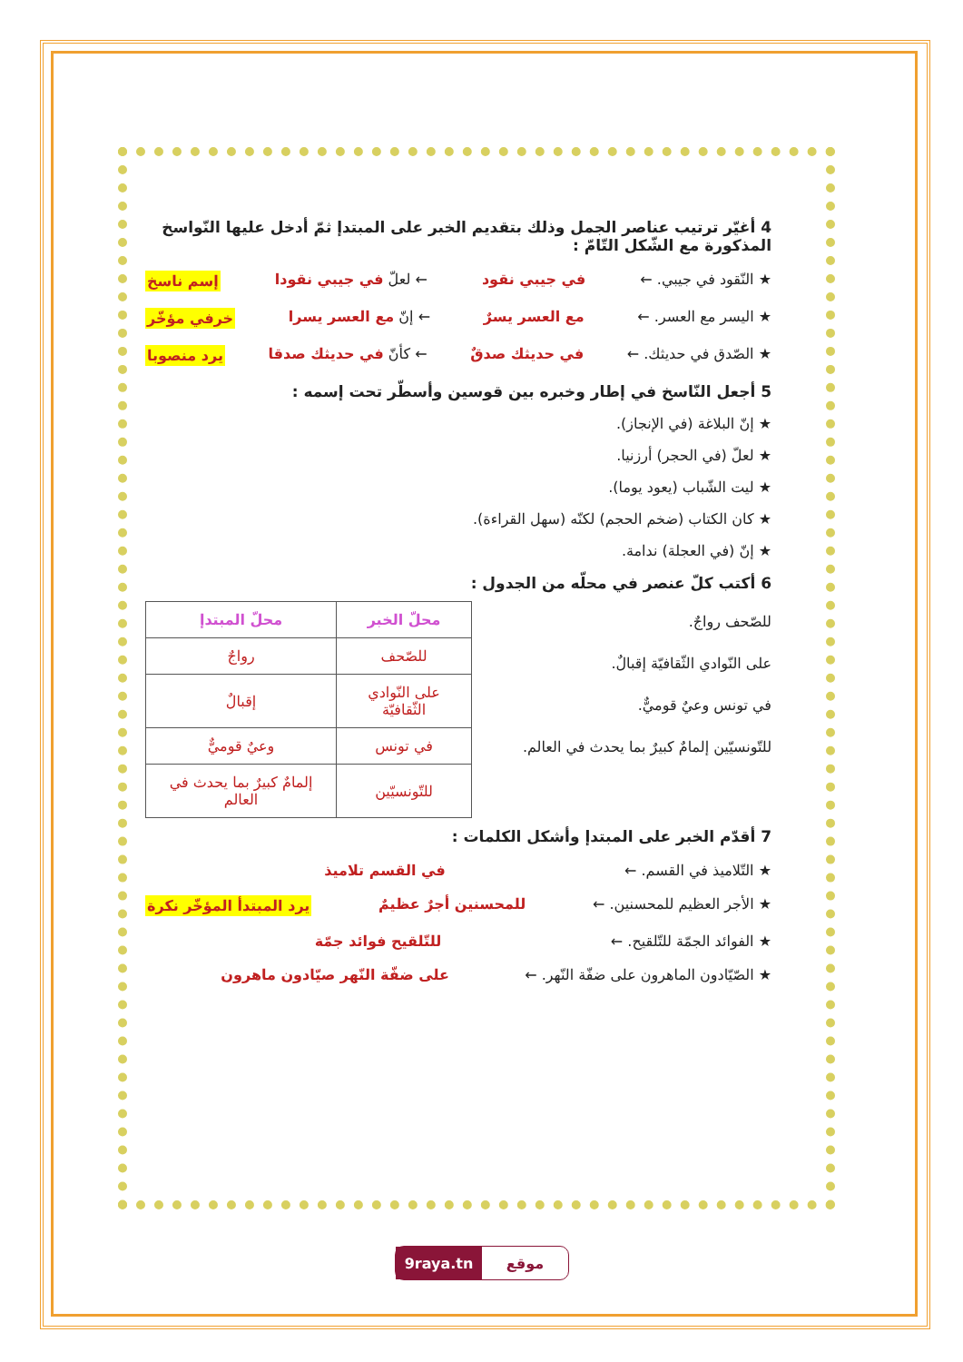4 أغيّر ترتيب عناصر الجمل وذلك بتقديم الخبر على المبتدإ ثمّ أدخل عليها النّواسخ المذكورة مع الشّكل التّامّ :
★ النّقود في جيبي. ← في جيبي نقود ← لعلّ في جيبي نقودا إسم ناسخ
★ اليسر مع العسر. ← مع العسر يسرٌ ← إنّ مع العسر يسرا خرفي مؤخّر
★ الصّدق في حديثك. ← في حديثك صدقٌ ← كأنّ في حديثك صدقا يرد منصوبا
5 أجعل النّاسخ في إطار وخبره بين قوسين وأسطّر تحت إسمه :
★ إنّ البلاغة (في الإنجاز).
★ لعلّ (في الحجر) أرزنيا.
★ ليت الشّباب (يعود يوما).
★ كان الكتاب (ضخم الحجم) لكنّه (سهل القراءة).
★ إنّ (في العجلة) ندامة.
6 أكتب كلّ عنصر في محلّه من الجدول :
للصّحف رواجٌ.
على النّوادي الثّقافيّة إقبالٌ.
في تونس وعيٌ قوميٌّ.
للتّونسيّين إلمامٌ كبيرٌ بما يحدث في العالم.
| محلّ الخبر | محلّ المبتدإ |
| --- | --- |
| للصّحف | رواجٌ |
| على النّوادي الثّقافيّة | إقبالٌ |
| في تونس | وعيٌ قوميٌّ |
| للتّونسيّين | إلمامٌ كبيرٌ بما يحدث في العالم |
7 أقدّم الخبر على المبتدإ وأشكل الكلمات :
★ التّلاميذ في القسم. ← في القسم تلاميذ
★ الأجر العظيم للمحسنين. ← للمحسنين أجرٌ عظيمٌ يرد المبتدأ المؤخّر نكرة
★ الفوائد الجمّة للتّلقيح. ← للتّلقيح فوائد جمّة
★ الصّيّادون الماهرون على ضفّة النّهر. ← على ضفّة النّهر صيّادون ماهرون
9raya.tn موقع